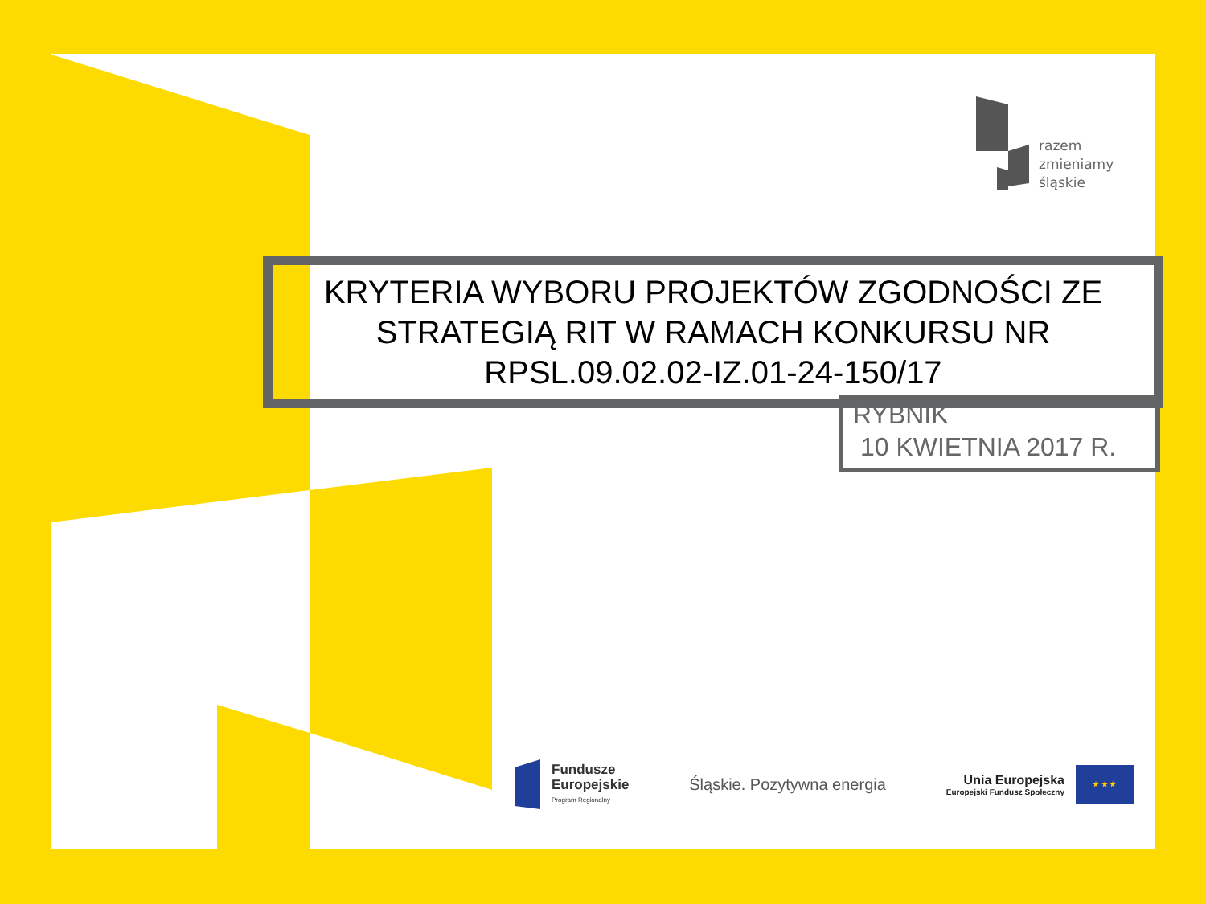razem
zmieniamy
śląskie
KRYTERIA WYBORU PROJEKTÓW ZGODNOŚCI ZE STRATEGIĄ RIT W RAMACH KONKURSU NR RPSL.09.02.02-IZ.01-24-150/17
RYBNIK
10 KWIETNIA 2017 R.
Fundusze
Europejskie
Program Regionalny
Śląskie. Pozytywna energia
Unia Europejska
Europejski Fundusz Społeczny
★ ★ ★